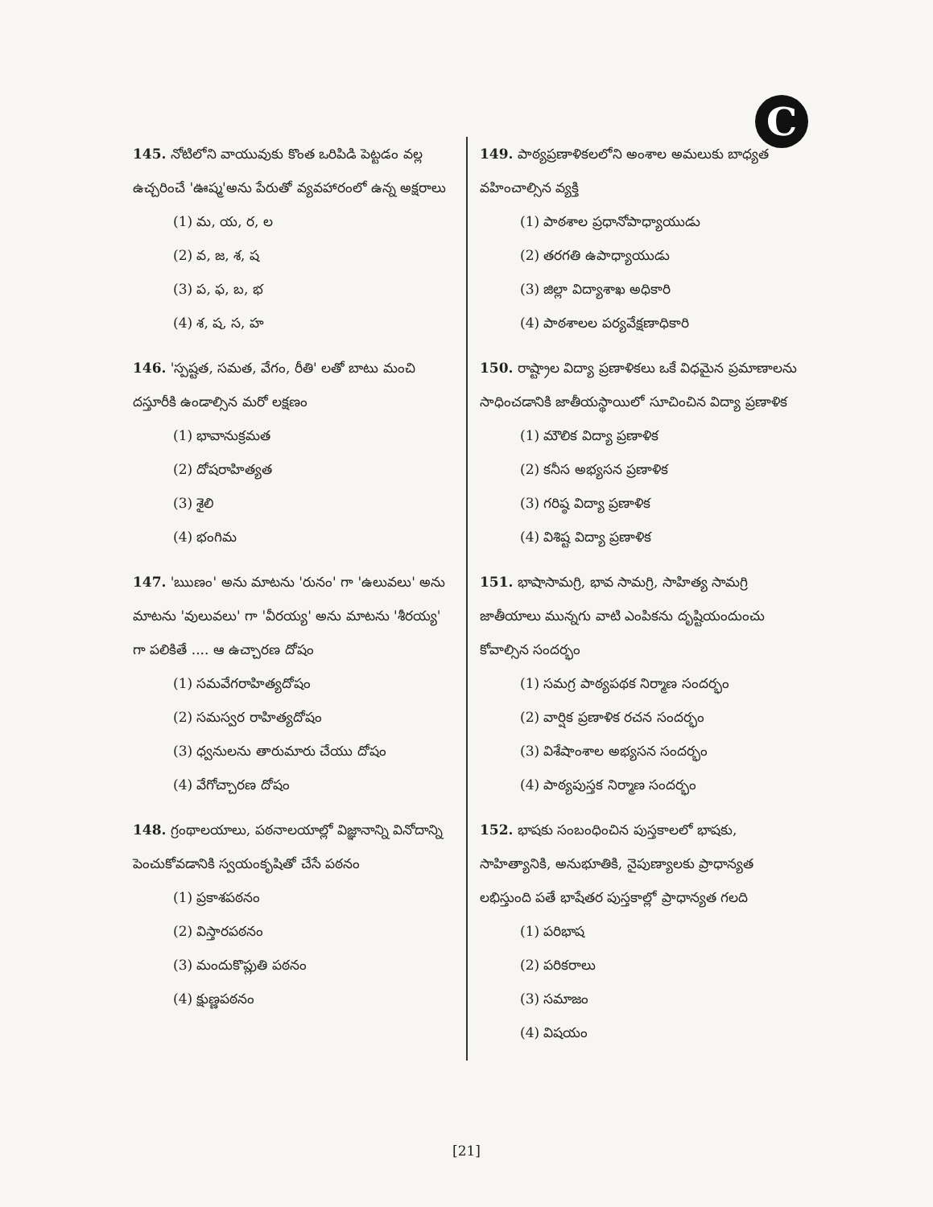C
145. నోటిలోని వాయువుకు కొంత ఒరిపిడి పెట్టడం వల్ల ఉచ్చరించే 'ఊష్మ'అను పేరుతో వ్యవహారంలో ఉన్న అక్షరాలు
(1) మ, య, ర, ల
(2) వ, జ, శ, ష
(3) ప, ఫ, బ, భ
(4) శ, ష, స, హ
146. 'స్పష్టత, సమత, వేగం, రీతి' లతో బాటు మంచి దస్తూరీకి ఉండాల్సిన మరో లక్షణం
(1) భావానుక్రమత
(2) దోషరాహిత్యత
(3) శైలి
(4) భంగిమ
147. 'ఋణం' అను మాటను 'రునం' గా 'ఉలువలు' అను మాటను 'వులువలు' గా 'వీరయ్య' అను మాటను 'శీరయ్య' గా పలికితే .... ఆ ఉచ్చారణ దోషం
(1) సమవేగరాహిత్యదోషం
(2) సమస్వర రాహిత్యదోషం
(3) ధ్వనులను తారుమారు చేయు దోషం
(4) వేగోచ్చారణ దోషం
148. గ్రంథాలయాలు, పఠనాలయాల్లో విజ్ఞానాన్ని వినోదాన్ని పెంచుకోవడానికి స్వయంకృషితో చేసే పఠనం
(1) ప్రకాశపఠనం
(2) విస్తారపఠనం
(3) మందుకొప్లుతి పఠనం
(4) క్షుణ్ణపఠనం
149. పాఠ్యప్రణాళికలలోని అంశాల అమలుకు బాధ్యత వహించాల్సిన వ్యక్తి
(1) పాఠశాల ప్రధానోపాధ్యాయుడు
(2) తరగతి ఉపాధ్యాయుడు
(3) జిల్లా విద్యాశాఖ అధికారి
(4) పాఠశాలల పర్యవేక్షణాధికారి
150. రాష్ట్రాల విద్యా ప్రణాళికలు ఒకే విధమైన ప్రమాణాలను సాధించడానికి జాతీయస్థాయిలో సూచించిన విద్యా ప్రణాళిక
(1) మౌలిక విద్యా ప్రణాళిక
(2) కనీస అభ్యసన ప్రణాళిక
(3) గరిష్ఠ విద్యా ప్రణాళిక
(4) విశిష్ట విద్యా ప్రణాళిక
151. భాషాసామగ్రి, భావ సామగ్రి, సాహిత్య సామగ్రి జాతీయాలు మున్నగు వాటి ఎంపికను దృష్టియందుంచు కోవాల్సిన సందర్భం
(1) సమగ్ర పాఠ్యపథక నిర్మాణ సందర్భం
(2) వార్షిక ప్రణాళిక రచన సందర్భం
(3) విశేషాంశాల అభ్యసన సందర్భం
(4) పాఠ్యపుస్తక నిర్మాణ సందర్భం
152. భాషకు సంబంధించిన పుస్తకాలలో భాషకు, సాహిత్యానికి, అనుభూతికి, నైపుణ్యాలకు ప్రాధాన్యత లభిస్తుంది పతే భాషేతర పుస్తకాల్లో ప్రాధాన్యత గలది
(1) పరిభాష
(2) పరికరాలు
(3) సమాజం
(4) విషయం
[21]